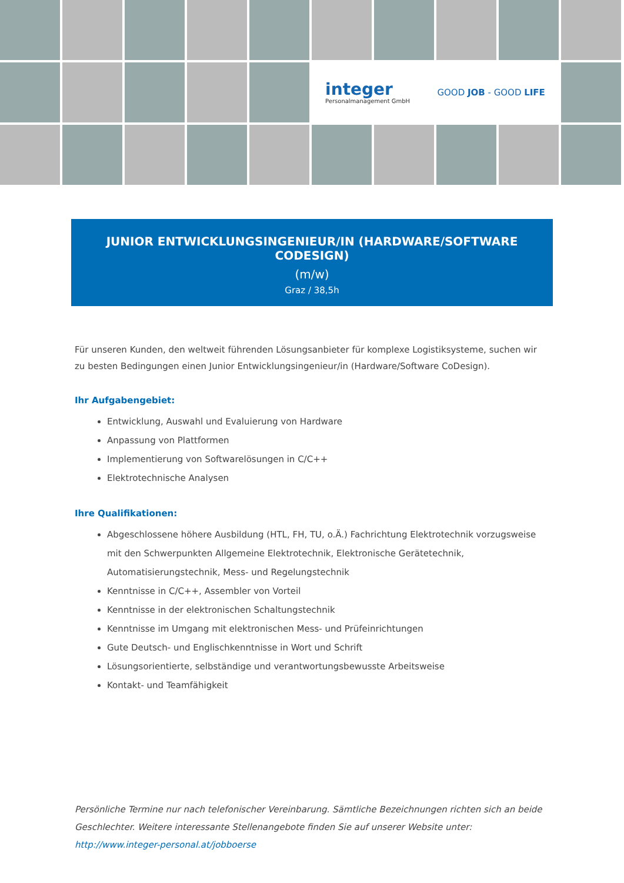integer
Personalmanagement GmbH
GOOD JOB - GOOD LIFE
JUNIOR ENTWICKLUNGSINGENIEUR/IN (HARDWARE/SOFTWARE CODESIGN)
(m/w)
Graz / 38,5h
Für unseren Kunden, den weltweit führenden Lösungsanbieter für komplexe Logistiksysteme, suchen wir zu besten Bedingungen einen Junior Entwicklungsingenieur/in (Hardware/Software CoDesign).
Ihr Aufgabengebiet:
Entwicklung, Auswahl und Evaluierung von Hardware
Anpassung von Plattformen
Implementierung von Softwarelösungen in C/C++
Elektrotechnische Analysen
Ihre Qualifikationen:
Abgeschlossene höhere Ausbildung (HTL, FH, TU, o.Ä.) Fachrichtung Elektrotechnik vorzugsweise mit den Schwerpunkten Allgemeine Elektrotechnik, Elektronische Gerätetechnik, Automatisierungstechnik, Mess- und Regelungstechnik
Kenntnisse in C/C++, Assembler von Vorteil
Kenntnisse in der elektronischen Schaltungstechnik
Kenntnisse im Umgang mit elektronischen Mess- und Prüfeinrichtungen
Gute Deutsch- und Englischkenntnisse in Wort und Schrift
Lösungsorientierte, selbständige und verantwortungsbewusste Arbeitsweise
Kontakt- und Teamfähigkeit
Persönliche Termine nur nach telefonischer Vereinbarung. Sämtliche Bezeichnungen richten sich an beide Geschlechter. Weitere interessante Stellenangebote finden Sie auf unserer Website unter:
http://www.integer-personal.at/jobboerse